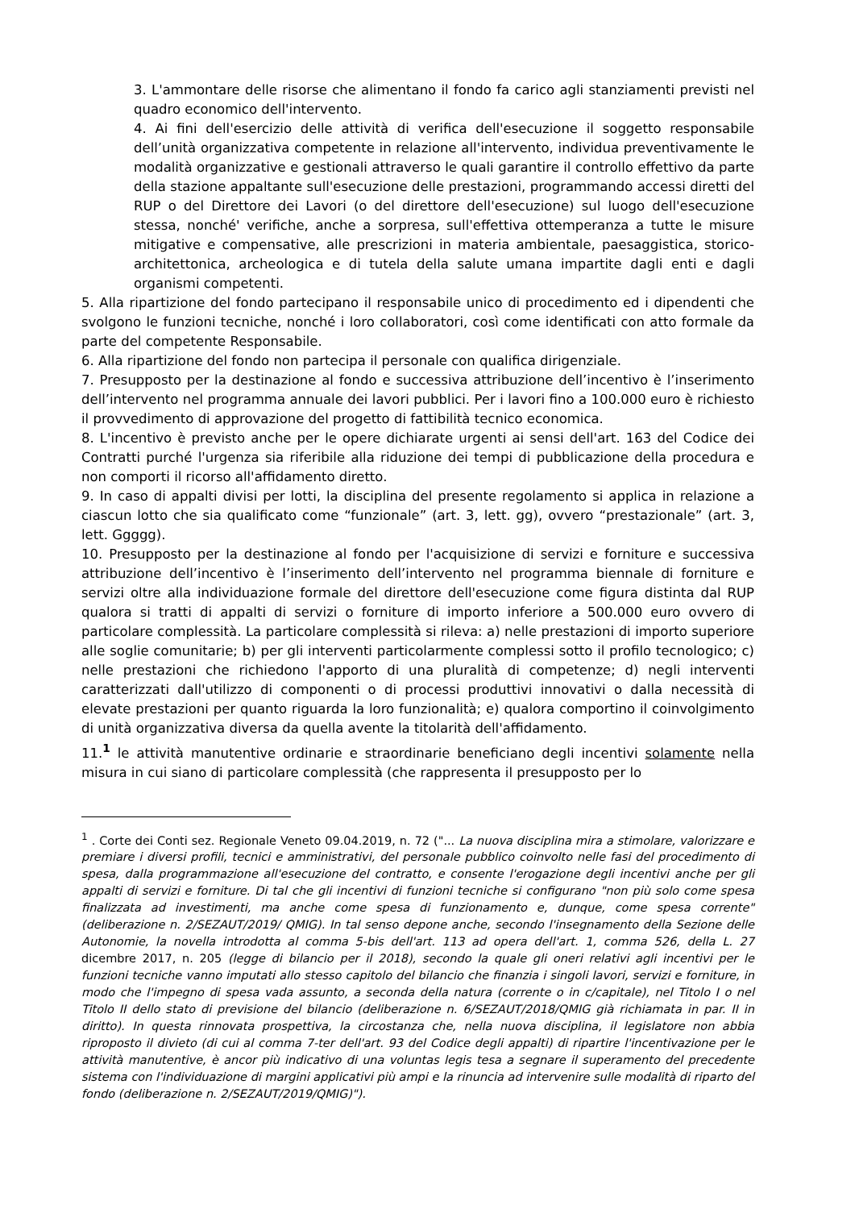3. L'ammontare delle risorse che alimentano il fondo fa carico agli stanziamenti previsti nel quadro economico dell'intervento.
4. Ai fini dell'esercizio delle attività di verifica dell'esecuzione il soggetto responsabile dell’unità organizzativa competente in relazione all'intervento, individua preventivamente le modalità organizzative e gestionali attraverso le quali garantire il controllo effettivo da parte della stazione appaltante sull'esecuzione delle prestazioni, programmando accessi diretti del RUP o del Direttore dei Lavori (o del direttore dell'esecuzione) sul luogo dell'esecuzione stessa, nonché' verifiche, anche a sorpresa, sull'effettiva ottemperanza a tutte le misure mitigative e compensative, alle prescrizioni in materia ambientale, paesaggistica, storico-architettonica, archeologica e di tutela della salute umana impartite dagli enti e dagli organismi competenti.
5. Alla ripartizione del fondo partecipano il responsabile unico di procedimento ed i dipendenti che svolgono le funzioni tecniche, nonché i loro collaboratori, così come identificati con atto formale da parte del competente Responsabile.
6. Alla ripartizione del fondo non partecipa il personale con qualifica dirigenziale.
7. Presupposto per la destinazione al fondo e successiva attribuzione dell’incentivo è l’inserimento dell’intervento nel programma annuale dei lavori pubblici. Per i lavori fino a 100.000 euro è richiesto il provvedimento di approvazione del progetto di fattibilità tecnico economica.
8. L'incentivo è previsto anche per le opere dichiarate urgenti ai sensi dell'art. 163 del Codice dei Contratti purché l'urgenza sia riferibile alla riduzione dei tempi di pubblicazione della procedura e non comporti il ricorso all'affidamento diretto.
9. In caso di appalti divisi per lotti, la disciplina del presente regolamento si applica in relazione a ciascun lotto che sia qualificato come “funzionale” (art. 3, lett. gg), ovvero “prestazionale” (art. 3, lett. Ggggg).
10. Presupposto per la destinazione al fondo per l'acquisizione di servizi e forniture e successiva attribuzione dell’incentivo è l’inserimento dell’intervento nel programma biennale di forniture e servizi oltre alla individuazione formale del direttore dell'esecuzione come figura distinta dal RUP qualora si tratti di appalti di servizi o forniture di importo inferiore a 500.000 euro ovvero di particolare complessità. La particolare complessità si rileva: a) nelle prestazioni di importo superiore alle soglie comunitarie; b) per gli interventi particolarmente complessi sotto il profilo tecnologico; c) nelle prestazioni che richiedono l'apporto di una pluralità di competenze; d) negli interventi caratterizzati dall'utilizzo di componenti o di processi produttivi innovativi o dalla necessità di elevate prestazioni per quanto riguarda la loro funzionalità; e) qualora comportino il coinvolgimento di unità organizzativa diversa da quella avente la titolarità dell'affidamento.
11.<sup>1</sup> le attività manutentive ordinarie e straordinarie beneficiano degli incentivi solamente nella misura in cui siano di particolare complessità (che rappresenta il presupposto per lo
<sup>1</sup> . Corte dei Conti sez. Regionale Veneto 09.04.2019, n. 72 ("... La nuova disciplina mira a stimolare, valorizzare e premiare i diversi profili, tecnici e amministrativi, del personale pubblico coinvolto nelle fasi del procedimento di spesa, dalla programmazione all'esecuzione del contratto, e consente l'erogazione degli incentivi anche per gli appalti di servizi e forniture. Di tal che gli incentivi di funzioni tecniche si configurano "non più solo come spesa finalizzata ad investimenti, ma anche come spesa di funzionamento e, dunque, come spesa corrente" (deliberazione n. 2/SEZAUT/2019/ QMIG). In tal senso depone anche, secondo l'insegnamento della Sezione delle Autonomie, la novella introdotta al comma 5-bis dell'art. 113 ad opera dell'art. 1, comma 526, della L. 27 dicembre 2017, n. 205 (legge di bilancio per il 2018), secondo la quale gli oneri relativi agli incentivi per le funzioni tecniche vanno imputati allo stesso capitolo del bilancio che finanzia i singoli lavori, servizi e forniture, in modo che l'impegno di spesa vada assunto, a seconda della natura (corrente o in c/capitale), nel Titolo I o nel Titolo II dello stato di previsione del bilancio (deliberazione n. 6/SEZAUT/2018/QMIG già richiamata in par. II in diritto). In questa rinnovata prospettiva, la circostanza che, nella nuova disciplina, il legislatore non abbia riproposto il divieto (di cui al comma 7-ter dell'art. 93 del Codice degli appalti) di ripartire l'incentivazione per le attività manutentive, è ancor più indicativo di una voluntas legis tesa a segnare il superamento del precedente sistema con l'individuazione di margini applicativi più ampi e la rinuncia ad intervenire sulle modalità di riparto del fondo (deliberazione n. 2/SEZAUT/2019/QMIG)").